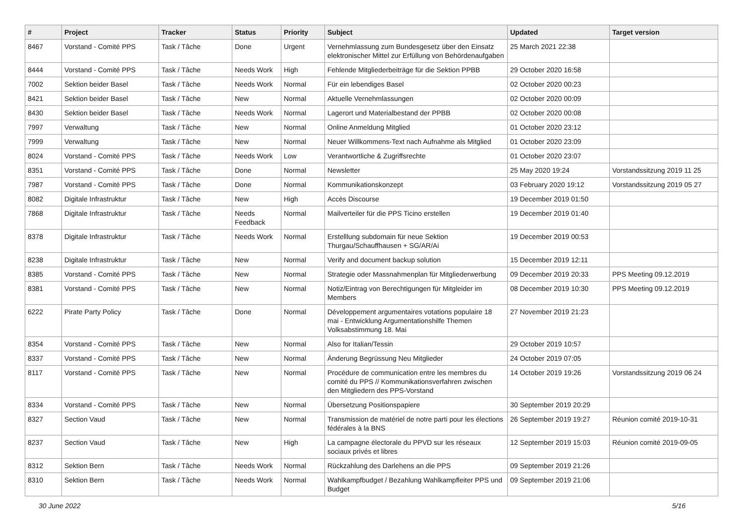| # | Project | Tracker | Status | Priority | Subject | Updated | Target version |
| --- | --- | --- | --- | --- | --- | --- | --- |
| 8467 | Vorstand - Comité PPS | Task / Tâche | Done | Urgent | Vernehmlassung zum Bundesgesetz über den Einsatz elektronischer Mittel zur Erfüllung von Behördenaufgaben | 25 March 2021 22:38 | |
| 8444 | Vorstand - Comité PPS | Task / Tâche | Needs Work | High | Fehlende Mitgliederbeiträge für die Sektion PPBB | 29 October 2020 16:58 | |
| 7002 | Sektion beider Basel | Task / Tâche | Needs Work | Normal | Für ein lebendiges Basel | 02 October 2020 00:23 | |
| 8421 | Sektion beider Basel | Task / Tâche | New | Normal | Aktuelle Vernehmlassungen | 02 October 2020 00:09 | |
| 8430 | Sektion beider Basel | Task / Tâche | Needs Work | Normal | Lagerort und Materialbestand der PPBB | 02 October 2020 00:08 | |
| 7997 | Verwaltung | Task / Tâche | New | Normal | Online Anmeldung Mitglied | 01 October 2020 23:12 | |
| 7999 | Verwaltung | Task / Tâche | New | Normal | Neuer Willkommens-Text nach Aufnahme als Mitglied | 01 October 2020 23:09 | |
| 8024 | Vorstand - Comité PPS | Task / Tâche | Needs Work | Low | Verantwortliche & Zugriffsrechte | 01 October 2020 23:07 | |
| 8351 | Vorstand - Comité PPS | Task / Tâche | Done | Normal | Newsletter | 25 May 2020 19:24 | Vorstandssitzung 2019 11 25 |
| 7987 | Vorstand - Comité PPS | Task / Tâche | Done | Normal | Kommunikationskonzept | 03 February 2020 19:12 | Vorstandssitzung 2019 05 27 |
| 8082 | Digitale Infrastruktur | Task / Tâche | New | High | Accès Discourse | 19 December 2019 01:50 | |
| 7868 | Digitale Infrastruktur | Task / Tâche | Needs Feedback | Normal | Mailverteiler für die PPS Ticino erstellen | 19 December 2019 01:40 | |
| 8378 | Digitale Infrastruktur | Task / Tâche | Needs Work | Normal | Erstelllung subdomain für neue Sektion Thurgau/Schauffhausen + SG/AR/Ai | 19 December 2019 00:53 | |
| 8238 | Digitale Infrastruktur | Task / Tâche | New | Normal | Verify and document backup solution | 15 December 2019 12:11 | |
| 8385 | Vorstand - Comité PPS | Task / Tâche | New | Normal | Strategie oder Massnahmenplan für Mitgliederwerbung | 09 December 2019 20:33 | PPS Meeting 09.12.2019 |
| 8381 | Vorstand - Comité PPS | Task / Tâche | New | Normal | Notiz/Eintrag von Berechtigungen für Mitgleider im Members | 08 December 2019 10:30 | PPS Meeting 09.12.2019 |
| 6222 | Pirate Party Policy | Task / Tâche | Done | Normal | Développement argumentaires votations populaire 18 mai - Entwicklung Argumentationshilfe Themen Volksabstimmung 18. Mai | 27 November 2019 21:23 | |
| 8354 | Vorstand - Comité PPS | Task / Tâche | New | Normal | Also for Italian/Tessin | 29 October 2019 10:57 | |
| 8337 | Vorstand - Comité PPS | Task / Tâche | New | Normal | Änderung Begrüssung Neu Mitglieder | 24 October 2019 07:05 | |
| 8117 | Vorstand - Comité PPS | Task / Tâche | New | Normal | Procédure de communication entre les membres du comité du PPS // Kommunikationsverfahren zwischen den Mitgliedern des PPS-Vorstand | 14 October 2019 19:26 | Vorstandssitzung 2019 06 24 |
| 8334 | Vorstand - Comité PPS | Task / Tâche | New | Normal | Übersetzung Positionspapiere | 30 September 2019 20:29 | |
| 8327 | Section Vaud | Task / Tâche | New | Normal | Transmission de matériel de notre parti pour les élections fédérales à la BNS | 26 September 2019 19:27 | Réunion comité 2019-10-31 |
| 8237 | Section Vaud | Task / Tâche | New | High | La campagne électorale du PPVD sur les réseaux sociaux privés et libres | 12 September 2019 15:03 | Réunion comité 2019-09-05 |
| 8312 | Sektion Bern | Task / Tâche | Needs Work | Normal | Rückzahlung des Darlehens an die PPS | 09 September 2019 21:26 | |
| 8310 | Sektion Bern | Task / Tâche | Needs Work | Normal | Wahlkampfbudget / Bezahlung Wahlkampfleiter PPS und Budget | 09 September 2019 21:06 | |
30 June 2022 5/16